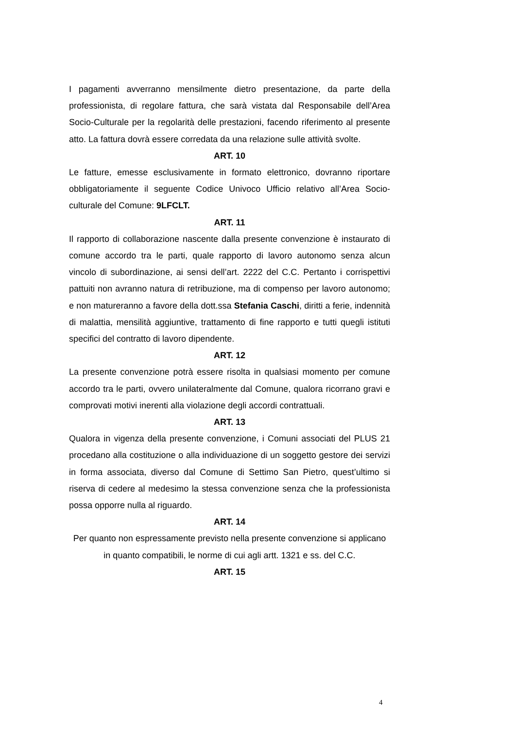I pagamenti avverranno mensilmente dietro presentazione, da parte della professionista, di regolare fattura, che sarà vistata dal Responsabile dell’Area Socio-Culturale per la regolarità delle prestazioni, facendo riferimento al presente atto. La fattura dovrà essere corredata da una relazione sulle attività svolte.
ART. 10
Le fatture, emesse esclusivamente in formato elettronico, dovranno riportare obbligatoriamente il seguente Codice Univoco Ufficio relativo all’Area Socio-culturale del Comune: 9LFCLT.
ART. 11
Il rapporto di collaborazione nascente dalla presente convenzione è instaurato di comune accordo tra le parti, quale rapporto di lavoro autonomo senza alcun vincolo di subordinazione, ai sensi dell’art. 2222 del C.C. Pertanto i corrispettivi pattuiti non avranno natura di retribuzione, ma di compenso per lavoro autonomo; e non matureranno a favore della dott.ssa Stefania Caschi, diritti a ferie, indennità di malattia, mensilità aggiuntive, trattamento di fine rapporto e tutti quegli istituti specifici del contratto di lavoro dipendente.
ART. 12
La presente convenzione potrà essere risolta in qualsiasi momento per comune accordo tra le parti, ovvero unilateralmente dal Comune, qualora ricorrano gravi e comprovati motivi inerenti alla violazione degli accordi contrattuali.
ART. 13
Qualora in vigenza della presente convenzione, i Comuni associati del PLUS 21 procedano alla costituzione o alla individuazione di un soggetto gestore dei servizi in forma associata, diverso dal Comune di Settimo San Pietro, quest’ultimo si riserva di cedere al medesimo la stessa convenzione senza che la professionista possa opporre nulla al riguardo.
ART. 14
Per quanto non espressamente previsto nella presente convenzione si applicano in quanto compatibili, le norme di cui agli artt. 1321 e ss. del C.C.
ART. 15
4